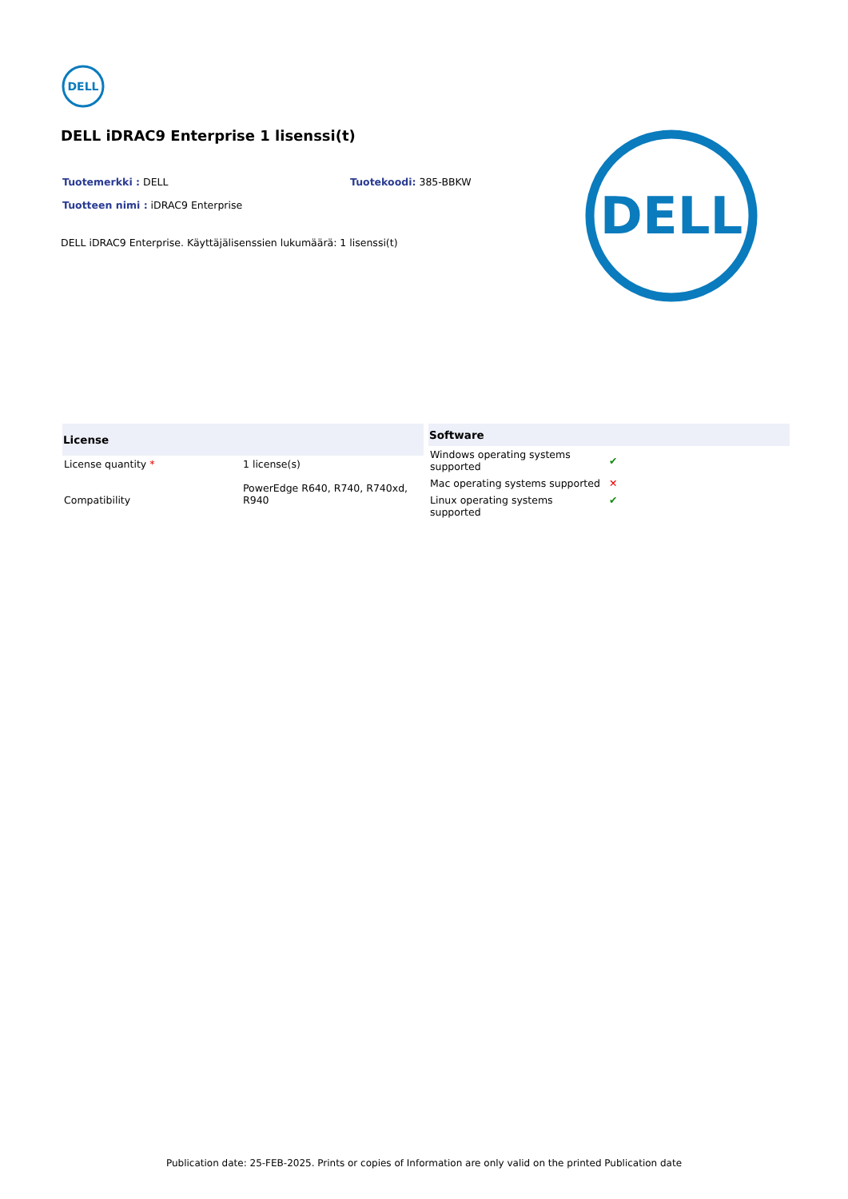DELL
DELL iDRAC9 Enterprise 1 lisenssi(t)
Tuotemerkki : DELL Tuotekoodi: 385-BBKW
Tuotteen nimi : iDRAC9 Enterprise
DELL iDRAC9 Enterprise. Käyttäjälisenssien lukumäärä: 1 lisenssi(t)
DELL
| License | |
| --- | --- |
| License quantity * | 1 license(s) |
| Compatibility | PowerEdge R640, R740, R740xd, R940 |
| Software | |
| --- | --- |
| Windows operating systems supported | ✔ |
| Mac operating systems supported | ✕ |
| Linux operating systems supported | ✔ |
Publication date: 25-FEB-2025. Prints or copies of Information are only valid on the printed Publication date